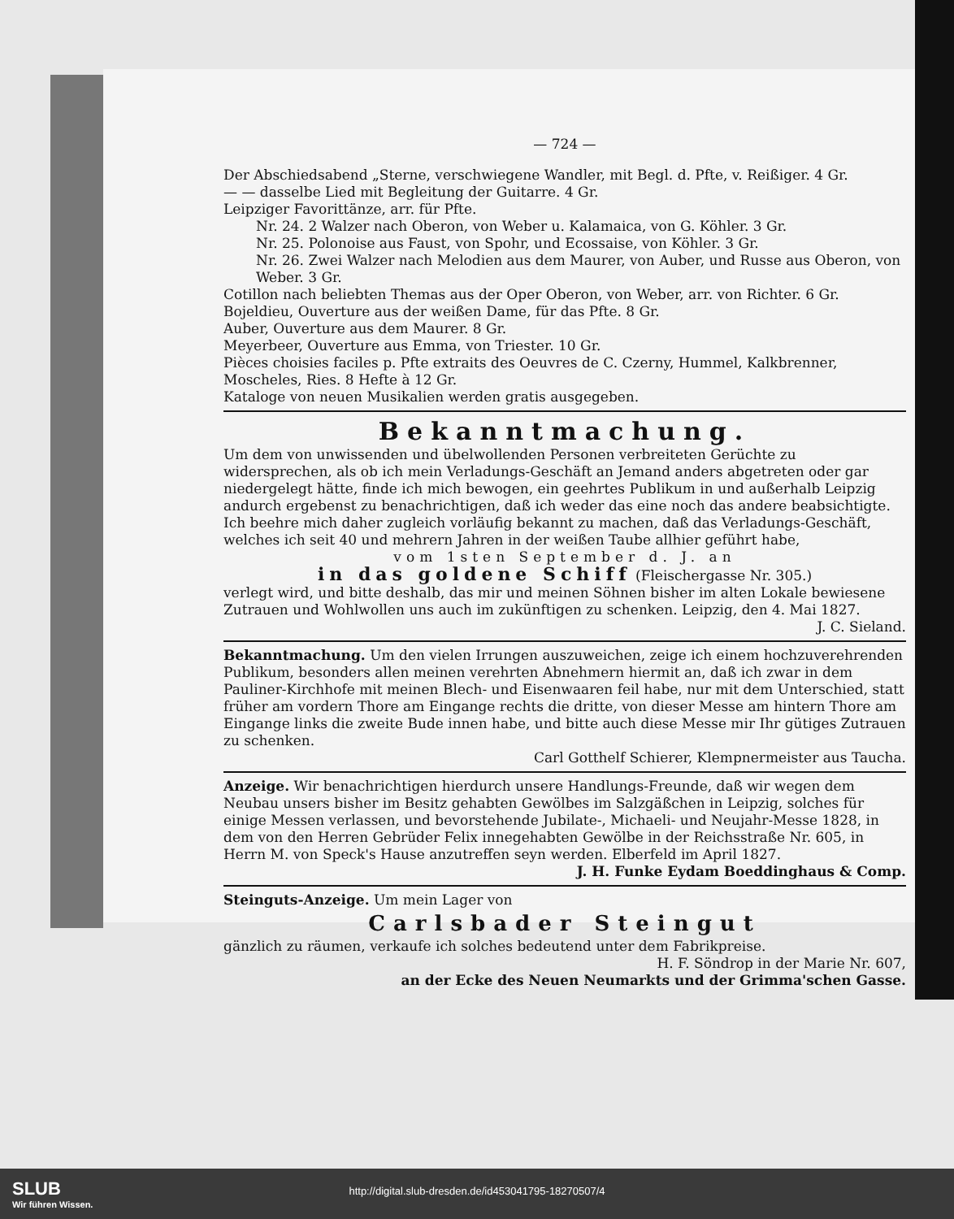— 724 —
Der Abschiedsabend „Sterne, verschwiegene Wandler, mit Begl. d. Pfte, v. Reißiger. 4 Gr.
— — dasselbe Lied mit Begleitung der Guitarre. 4 Gr.
Leipziger Favorittänze, arr. für Pfte.
Nr. 24. 2 Walzer nach Oberon, von Weber u. Kalamaica, von G. Köhler. 3 Gr.
Nr. 25. Polonoise aus Faust, von Spohr, und Ecossaise, von Köhler. 3 Gr.
Nr. 26. Zwei Walzer nach Melodien aus dem Maurer, von Auber, und Russe aus Oberon, von Weber. 3 Gr.
Cotillon nach beliebten Themas aus der Oper Oberon, von Weber, arr. von Richter. 6 Gr.
Bojeldieu, Ouverture aus der weißen Dame, für das Pfte. 8 Gr.
Auber, Ouverture aus dem Maurer. 8 Gr.
Meyerbeer, Ouverture aus Emma, von Triester. 10 Gr.
Pièces choisies faciles p. Pfte extraits des Oeuvres de C. Czerny, Hummel, Kalkbrenner, Moscheles, Ries. 8 Hefte à 12 Gr.
Kataloge von neuen Musikalien werden gratis ausgegeben.
Bekanntmachung.
Um dem von unwissenden und übelwollenden Personen verbreiteten Gerüchte zu widersprechen, als ob ich mein Verladungs-Geschäft an Jemand anders abgetreten oder gar niedergelegt hätte, finde ich mich bewogen, ein geehrtes Publikum in und außerhalb Leipzig andurch ergebenst zu benachrichtigen, daß ich weder das eine noch das andere beabsichtigte.
Ich beehre mich daher zugleich vorläufig bekannt zu machen, daß das Verladungs-Geschäft, welches ich seit 40 und mehrern Jahren in der weißen Taube allhier geführt habe,
vom 1sten September d. J. an
in das goldene Schiff (Fleischergasse Nr. 305.)
verlegt wird, und bitte deshalb, das mir und meinen Söhnen bisher im alten Lokale bewiesene Zutrauen und Wohlwollen uns auch im zukünftigen zu schenken. Leipzig, den 4. Mai 1827.
J. C. Sieland.
Bekanntmachung. Um den vielen Irrungen auszuweichen, zeige ich einem hochzuverehrenden Publikum, besonders allen meinen verehrten Abnehmern hiermit an, daß ich zwar in dem Pauliner-Kirchhofe mit meinen Blech- und Eisenwaaren feil habe, nur mit dem Unterschied, statt früher am vordern Thore am Eingange rechts die dritte, von dieser Messe am hintern Thore am Eingange links die zweite Bude innen habe, und bitte auch diese Messe mir Ihr gütiges Zutrauen zu schenken.
Carl Gotthelf Schierer, Klempnermeister aus Taucha.
Anzeige. Wir benachrichtigen hierdurch unsere Handlungs-Freunde, daß wir wegen dem Neubau unsers bisher im Besitz gehabten Gewölbes im Salzgäßchen in Leipzig, solches für einige Messen verlassen, und bevorstehende Jubilate-, Michaeli- und Neujahr-Messe 1828, in dem von den Herren Gebrüder Felix innegehabten Gewölbe in der Reichsstraße Nr. 605, in Herrn M. von Speck's Hause anzutreffen seyn werden. Elberfeld im April 1827.
J. H. Funke Eydam Boeddinghaus & Comp.
Steinguts-Anzeige. Um mein Lager von
Carlsbader Steingut
gänzlich zu räumen, verkaufe ich solches bedeutend unter dem Fabrikpreise.
H. F. Söndrop in der Marie Nr. 607,
an der Ecke des Neuen Neumarkts und der Grimma'schen Gasse.
SLUB
Wir führen Wissen.
http://digital.slub-dresden.de/id453041795-18270507/4